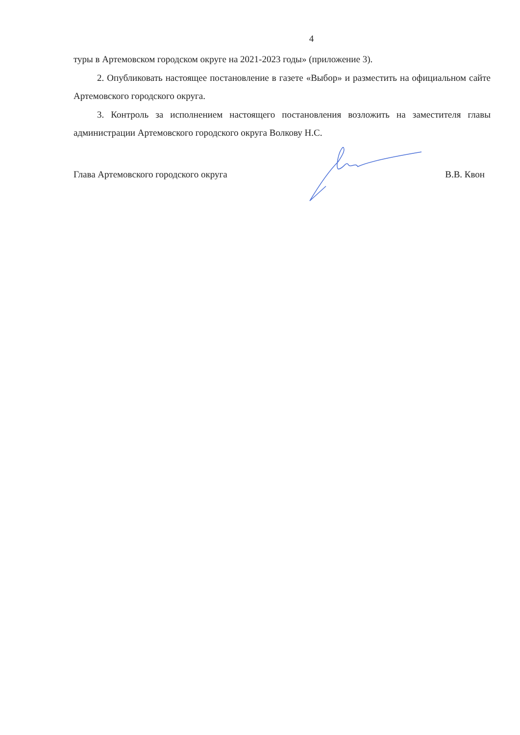4
туры в Артемовском городском округе на 2021-2023 годы» (приложение 3).
2. Опубликовать настоящее постановление в газете «Выбор» и разместить на официальном сайте Артемовского городского округа.
3. Контроль за исполнением настоящего постановления возложить на заместителя главы администрации Артемовского городского округа Волкову Н.С.
Глава Артемовского городского округа В.В. Квон